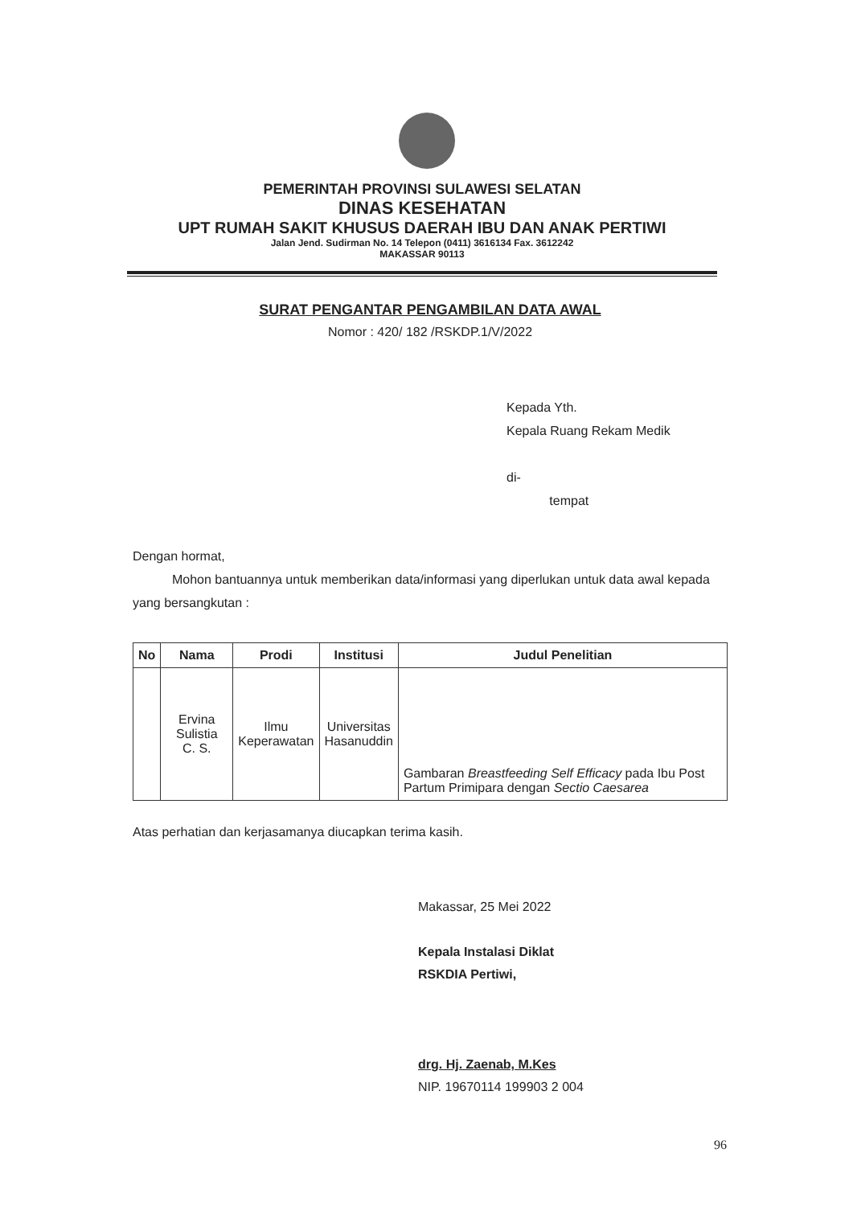PEMERINTAH PROVINSI SULAWESI SELATAN
DINAS KESEHATAN
UPT RUMAH SAKIT KHUSUS DAERAH IBU DAN ANAK PERTIWI
Jalan Jend. Sudirman No. 14 Telepon (0411) 3616134 Fax. 3612242
MAKASSAR 90113
SURAT PENGANTAR PENGAMBILAN DATA AWAL
Nomor : 420/ 182 /RSKDP.1/V/2022
Kepada Yth.
Kepala Ruang Rekam Medik
di-
tempat
Dengan hormat,
Mohon bantuannya untuk memberikan data/informasi yang diperlukan untuk data awal kepada yang bersangkutan :
| No | Nama | Prodi | Institusi | Judul Penelitian |
| --- | --- | --- | --- | --- |
| | Ervina Sulistia C. S. | Ilmu Keperawatan | Universitas Hasanuddin | Gambaran Breastfeeding Self Efficacy pada Ibu Post Partum Primipara dengan Sectio Caesarea |
Atas perhatian dan kerjasamanya diucapkan terima kasih.
Makassar, 25 Mei 2022
Kepala Instalasi Diklat
RSKDIA Pertiwi,
drg. Hj. Zaenab, M.Kes
NIP. 19670114 199903 2 004
96